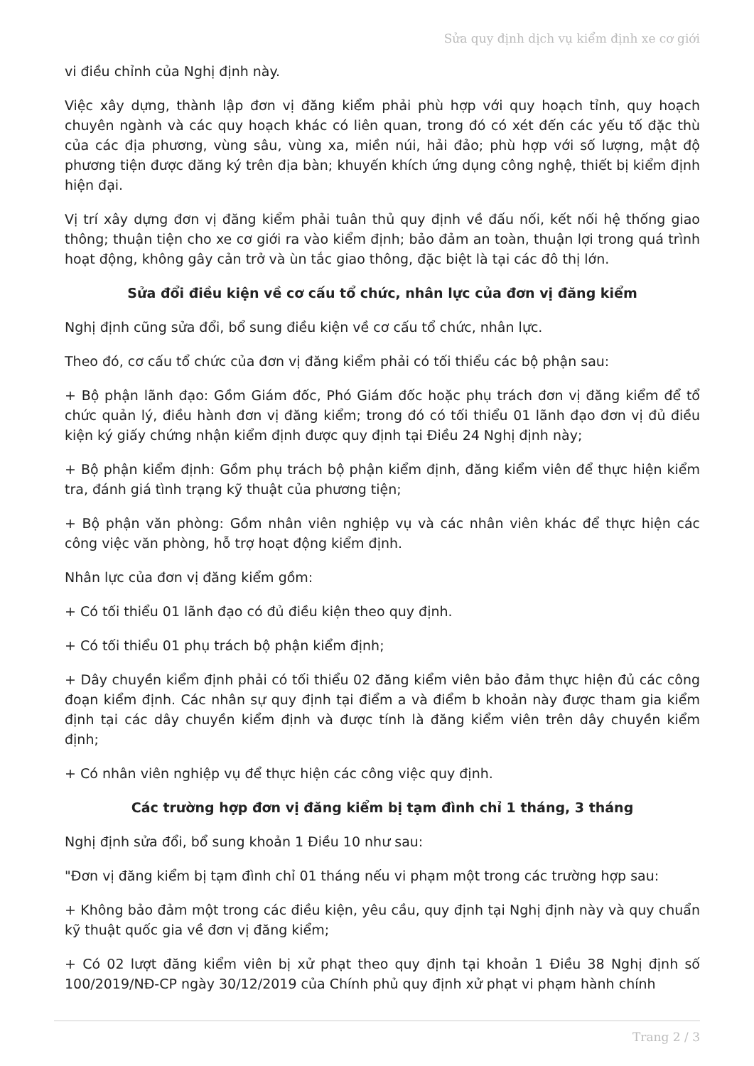Sửa quy định dịch vụ kiểm định xe cơ giới
vi điều chỉnh của Nghị định này.
Việc xây dựng, thành lập đơn vị đăng kiểm phải phù hợp với quy hoạch tỉnh, quy hoạch chuyên ngành và các quy hoạch khác có liên quan, trong đó có xét đến các yếu tố đặc thù của các địa phương, vùng sâu, vùng xa, miền núi, hải đảo; phù hợp với số lượng, mật độ phương tiện được đăng ký trên địa bàn; khuyến khích ứng dụng công nghệ, thiết bị kiểm định hiện đại.
Vị trí xây dựng đơn vị đăng kiểm phải tuân thủ quy định về đấu nối, kết nối hệ thống giao thông; thuận tiện cho xe cơ giới ra vào kiểm định; bảo đảm an toàn, thuận lợi trong quá trình hoạt động, không gây cản trở và ùn tắc giao thông, đặc biệt là tại các đô thị lớn.
Sửa đổi điều kiện về cơ cấu tổ chức, nhân lực của đơn vị đăng kiểm
Nghị định cũng sửa đổi, bổ sung điều kiện về cơ cấu tổ chức, nhân lực.
Theo đó, cơ cấu tổ chức của đơn vị đăng kiểm phải có tối thiểu các bộ phận sau:
+ Bộ phận lãnh đạo: Gồm Giám đốc, Phó Giám đốc hoặc phụ trách đơn vị đăng kiểm để tổ chức quản lý, điều hành đơn vị đăng kiểm; trong đó có tối thiểu 01 lãnh đạo đơn vị đủ điều kiện ký giấy chứng nhận kiểm định được quy định tại Điều 24 Nghị định này;
+ Bộ phận kiểm định: Gồm phụ trách bộ phận kiểm định, đăng kiểm viên để thực hiện kiểm tra, đánh giá tình trạng kỹ thuật của phương tiện;
+ Bộ phận văn phòng: Gồm nhân viên nghiệp vụ và các nhân viên khác để thực hiện các công việc văn phòng, hỗ trợ hoạt động kiểm định.
Nhân lực của đơn vị đăng kiểm gồm:
+ Có tối thiểu 01 lãnh đạo có đủ điều kiện theo quy định.
+ Có tối thiểu 01 phụ trách bộ phận kiểm định;
+ Dây chuyền kiểm định phải có tối thiểu 02 đăng kiểm viên bảo đảm thực hiện đủ các công đoạn kiểm định. Các nhân sự quy định tại điểm a và điểm b khoản này được tham gia kiểm định tại các dây chuyền kiểm định và được tính là đăng kiểm viên trên dây chuyền kiểm định;
+ Có nhân viên nghiệp vụ để thực hiện các công việc quy định.
Các trường hợp đơn vị đăng kiểm bị tạm đình chỉ 1 tháng, 3 tháng
Nghị định sửa đổi, bổ sung khoản 1 Điều 10 như sau:
"Đơn vị đăng kiểm bị tạm đình chỉ 01 tháng nếu vi phạm một trong các trường hợp sau:
+ Không bảo đảm một trong các điều kiện, yêu cầu, quy định tại Nghị định này và quy chuẩn kỹ thuật quốc gia về đơn vị đăng kiểm;
+ Có 02 lượt đăng kiểm viên bị xử phạt theo quy định tại khoản 1 Điều 38 Nghị định số 100/2019/NĐ-CP ngày 30/12/2019 của Chính phủ quy định xử phạt vi phạm hành chính
Trang 2 / 3